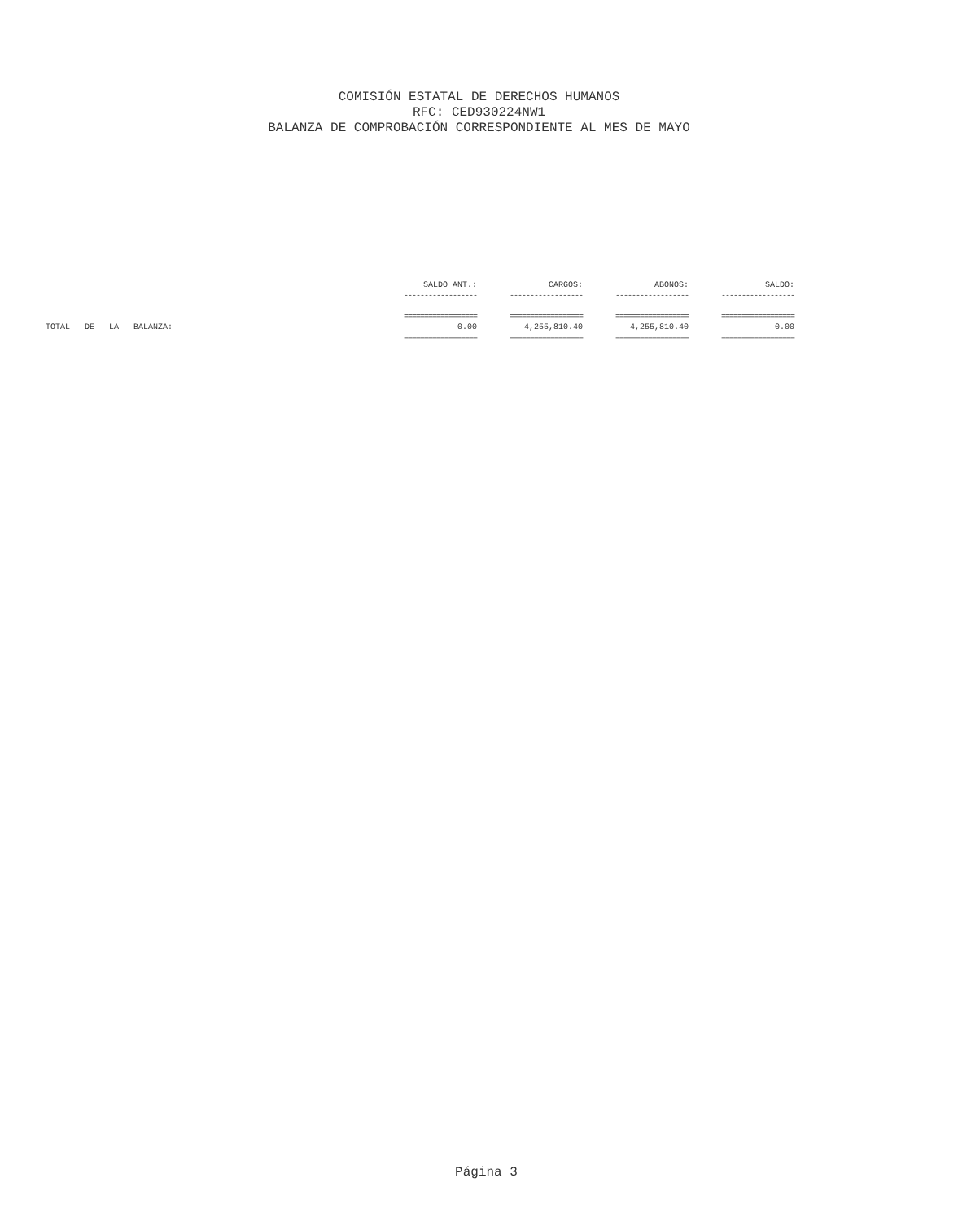COMISIÓN ESTATAL DE DERECHOS HUMANOS
RFC: CED930224NW1
BALANZA DE COMPROBACIÓN CORRESPONDIENTE AL MES DE MAYO
| | SALDO ANT.: | CARGOS: | ABONOS: | SALDO: | |
| --- | --- | --- | --- | --- | --- |
| | ------------------ | ------------------ | ------------------ | ------------------ | |
| | ================== | ================== | ================== | ================== | |
| TOTAL DE LA BALANZA: | 0.00 | 4,255,810.40 | 4,255,810.40 | 0.00 | |
| | ================== | ================== | ================== | ================== | |
Página 3